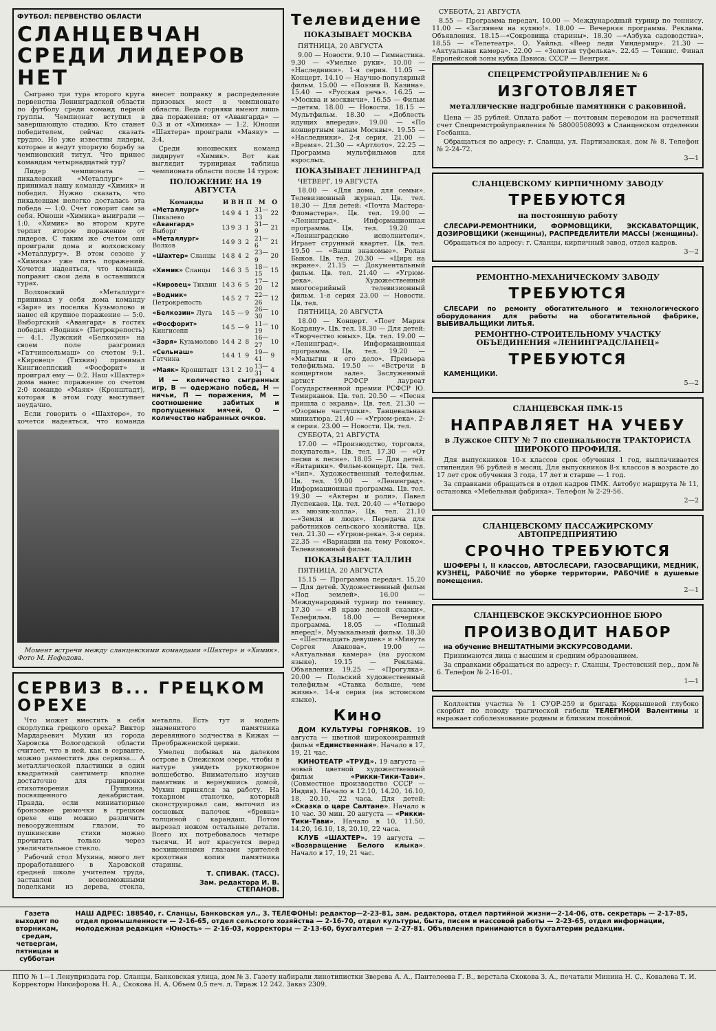ФУТБОЛ: ПЕРВЕНСТВО ОБЛАСТИ
СЛАНЦЕВЧАН СРЕДИ ЛИДЕРОВ НЕТ
Сыграно три тура второго круга первенства Ленинградской области по футболу среди команд первой группы. Чемпионат вступил в завершающую стадию. Кто станет победителем, сейчас сказать трудно. Но уже известны лидеры, которые и ведут упорную борьбу за чемпионский титул. Что принес командам четырнадцатый тур?
Лидер чемпионата — пикалевский «Металлург» — принимал нашу команду «Химик» и победил. Нужно сказать, что пикалевцам нелегко досталась эта победа — 1:0. Счет говорит сам за себя. Юноши «Химика» выиграли — 1:0. «Химик» во втором круге терпит второе поражение от лидеров. С таким же счетом они проиграли дома и волховскому «Металлургу». В этом сезоне у «Химика» уже пять поражений. Хочется надеяться, что команда поправит свои дела в оставшихся турах.
Волховский «Металлург» принимал у себя дома команду «Заря» из поселка Кузьмолово и нанес ей крупное поражение — 5:0. Выборгский «Авангард» в гостях победил «Водник» (Петрокрепость) — 4:1. Лужский «Белкозин» на своем поле разгромил «Гатчинсельмаш» со счетом 9:1. «Кировец» (Тихвин) принимал Кингисеппский «Фосфорит» и проиграл ему — 0:2. Наш «Шахтер» дома нанес поражение со счетом 2:0 команде «Маяк» (Кронштадт), которая в этом году выступает неудачно.
Если говорить о «Шахтере», то хочется надеяться, что команда внесет поправку в распределение призовых мест в чемпионате области. Ведь горняки имеют лишь два поражения: от «Авангарда» — 0:3 и от «Химика» — 1:2. Юноши «Шахтера» проиграли «Маяку» — 3:4.
Среди юношеских команд лидирует «Химик». Вот как выглядит турнирная таблица чемпионата области после 14 туров:
ПОЛОЖЕНИЕ НА 19 АВГУСТА
| Команды | И | В | Н | П | М | О |
| --- | --- | --- | --- | --- | --- | --- |
| «Металлург» Пикалево | 14 | 9 | 4 | 1 | 31—13 | 22 |
| «Авангард» Выборг | 13 | 9 | 3 | 1 | 31—9 | 21 |
| «Металлург» Волхов | 14 | 9 | 3 | 2 | 21—6 | 21 |
| «Шахтер» Сланцы | 14 | 8 | 4 | 2 | 23—9 | 20 |
| «Химик» Сланцы | 14 | 6 | 3 | 5 | 18—15 | 15 |
| «Кировец» Тихвин | 14 | 3 | 6 | 5 | 17—20 | 12 |
| «Водник» Петрокрепость | 14 | 5 | 2 | 7 | 22—26 | 12 |
| «Белкозин» Луга | 14 | 5 | — | 9 | 26—30 | 10 |
| «Фосфорит» Кингисепп | 14 | 5 | — | 9 | 11—19 | 10 |
| «Заря» Кузьмолово | 14 | 4 | 2 | 8 | 16—27 | 10 |
| «Сельмаш» Гатчина | 14 | 4 | 1 | 9 | 19—41 | 9 |
| «Маяк» Кронштадт | 13 | 1 | 2 | 10 | 13—31 | 4 |
И — количество сыгранных игр, В — одержано побед, Н — ничьи, П — поражения, М — соотношение забитых и пропущенных мячей, О — количество набранных очков.
Момент встречи между сланцевскими командами «Шахтер» и «Химик». Фото М. Нефедова.
СЕРВИЗ В... ГРЕЦКОМ ОРЕХЕ
Что может вместить в себя скорлупка грецкого ореха? Виктор Мардарьевич Мухин из города Харовска Вологодской области считает, что в ней, как в серванте, можно разместить два сервиза... А металлической пластинки в один квадратный сантиметр вполне достаточно для гравировки стихотворения Пушкина, посвященного декабристам. Правда, если миниатюрные бронзовые рюмочки в грецком орехе еще можно различить невооруженным глазом, то пушкинские стихи можно прочитать только через увеличительное стекло.
Рабочий стол Мухина, много лет проработавшего в Харовской средней школе учителем труда, заставлен всевозможными поделками из дерева, стекла, металла. Есть тут и модель знаменитого памятника деревянного зодчества в Кижах — Преображенской церкви.
Умелец побывал на далеком острове в Онежском озере, чтобы в натуре увидеть рукотворное волшебство. Внимательно изучив памятник и вернувшись домой, Мухин принялся за работу. На токарном станочке, который сконструировал сам, выточил из сосновых палочек «бревна» толщиной с карандаш. Потом вырезал ножом остальные детали. Всего их потребовалось четыре тысячи. И вот красуется перед восхищенными глазами зрителей крохотная копия памятника старины.
Т. СПИВАК. (ТАСС).
Зам. редактора И. В. СТЕПАНОВ.
Телевидение
ПОКАЗЫВАЕТ МОСКВА
ПЯТНИЦА, 20 АВГУСТА
9.00 — Новости. 9.10 — Гимнастика. 9.30 — «Умелые руки». 10.00 — «Наследники». 1-я серия. 11.05 — Концерт. 14.10 — Научно-популярный фильм. 15.00 — «Поэзия В. Казина». 15.40 — «Русская речь». 16.25 — «Москва и москвичи». 16.55 — Фильм—детям. 18.00 — Новости. 18.15 — Мультфильм. 18.30 — «Доблесть идущих впереди». 19.00 — «По концертным залам Москвы». 19.55 — «Наследники». 2-я серия. 21.00 — «Время». 21.30 — «Артлото». 22.25 — Программа мультфильмов для взрослых.
ПОКАЗЫВАЕТ ЛЕНИНГРАД
ЧЕТВЕРГ, 19 АВГУСТА
18.00 — «Для дома, для семьи». Телевизионный журнал. Цв. тел. 18.30 — Для детей: «Почта Мастера-Фломастера». Цв. тел. 19.00 — «Ленинград». Информационная программа. Цв. тел. 19.20 — «Ленинградские исполнители». Играет струнный квартет. Цв. тел. 19.50 — «Ваши знакомые». Ролан Быков. Цв. тел. 20.30 — «Цирк на экране». 21.15 — Документальный фильм. Цв. тел. 21.40 — «Угрюм-река». Художественный многосерийный телевизионный фильм. 1-я серия 23.00 — Новости. Цв. тел.
ПЯТНИЦА, 20 АВГУСТА
18.00 — Концерт. «Поет Мария Кодряну». Цв. тел. 18.30 — Для детей: «Творчество юных». Цв. тел. 19.00 — «Ленинград». Информационная программа. Цв. тел. 19.20 — «Малыгин и его дело». Премьера телефильма. 19.50 — «Встречи в концертном зале». Заслуженный артист РСФСР лауреат Государственной премии РСФСР Ю. Темирканов. Цв. тел. 20.50 — «Песня пришла с экрана». Цв. тел. 21.30 — «Озорные частушки». Танцевальная миниатюра. 21.40 — «Угрюм-река». 2-я серия. 23.00 — Новости. Цв. тел.
СУББОТА, 21 АВГУСТА
17.00 — «Производство, торговля, покупатель». Цв. тел. 17.30 — «От песни к песне». 18.05 — Для детей. «Янтарики». Фильм-концерт. Цв. тел. «Чип». Художественный телефильм. Цв. тел. 19.00 — «Ленинград». Информационная программа. Цв. тел. 19.30 — «Актеры и роли». Павел Луспекаев. Цв. тел. 20.40 — «Четверо из мюзик-холла». Цв. тел. 21.10 —«Земля и люди». Передача для работников сельского хозяйства. Цв. тел. 21.30 — «Угрюм-река». 3-я серия. 22.35 — «Вариации на тему Рококо». Телевизионный фильм.
ПОКАЗЫВАЕТ ТАЛЛИН
ПЯТНИЦА, 20 АВГУСТА
15.15 — Программа передач. 15.20 — Для детей. Художественный фильм «Под землей». 16.00 — Международный турнир по теннису. 17.30 — «В краю лесной сказки». Телефильм. 18.00 — Вечерняя программа. 18.05 — «Полный вперед!». Музыкальный фильм. 18.30 — «Шестнадцать девушек» и «Минута Сергея Авакова». 19.00 — «Актуальная камера» (на русском языке). 19.15 — Реклама. Объявления. 19.25 — «Прогулка». 20.00 — Польский художественный телефильм «Ставка больше, чем жизнь». 14-я серия (на эстонском языке).
Кино
ДОМ КУЛЬТУРЫ ГОРНЯКОВ. 19 августа — цветной широкоэкранный фильм «Единственная». Начало в 17, 19, 21 час.
КИНОТЕАТР «ТРУД». 19 августа — новый цветной художественный фильм «Рикки-Тики-Тави». (Совместное производство СССР — Индия). Начало в 12.10, 14.20, 16.10, 18, 20.10, 22 часа. Для детей: «Сказка о царе Салтане». Начало в 10 час. 30 мин. 20 августа — «Рикки-Тики-Тави». Начало в 10, 11.50, 14.20, 16.10, 18, 20.10, 22 часа.
КЛУБ «ШАХТЕР». 19 августа — «Возвращение Белого клыка». Начало в 17, 19, 21 час.
СУББОТА, 21 АВГУСТА
8.55 — Программа передач. 10.00 — Международный турнир по теннису. 11.00 — «Заглянем на кухню!». 18.00 — Вечерняя программа. Реклама. Объявления. 18.15—«Сокровища старины». 18.30 —«Азбука садоводства». 18.55 — «Телетеатр». О. Уайльд. «Веер леди Уиндермир». 21.30 — «Актуальная камера». 22.00 — «Золотая туфелька». 22.45 — Теннис. Финал Европейской зоны кубка Дэвиса: СССР — Венгрия.
СПЕЦРЕМСТРОЙУПРАВЛЕНИЕ № 6
ИЗГОТОВЛЯЕТ
металлические надгробные памятники с раковиной.
Цена — 35 рублей. Оплата работ — почтовым переводом на расчетный счет Спецремстройуправления № 58000508093 в Сланцевском отделении Госбанка.
Обращаться по адресу: г. Сланцы, ул. Партизанская, дом № 8. Телефон № 2-24-72.
3—1
СЛАНЦЕВСКОМУ КИРПИЧНОМУ ЗАВОДУ
ТРЕБУЮТСЯ
на постоянную работу
СЛЕСАРИ-РЕМОНТНИКИ, ФОРМОВЩИКИ, ЭКСКАВАТОРЩИК, ДОЗИРОВЩИКИ (женщины), РАСПРЕДЕЛИТЕЛИ МАССЫ (женщины).
Обращаться по адресу: г. Сланцы, кирпичный завод, отдел кадров.
3—2
РЕМОНТНО-МЕХАНИЧЕСКОМУ ЗАВОДУ
ТРЕБУЮТСЯ
СЛЕСАРИ по ремонту обогатительного и технологического оборудования для работы на обогатительной фабрике, ВЫБИВАЛЬЩИКИ ЛИТЬЯ.
РЕМОНТНО-СТРОИТЕЛЬНОМУ УЧАСТКУ ОБЪЕДИНЕНИЯ «ЛЕНИНГРАДСЛАНЕЦ»
ТРЕБУЮТСЯ
КАМЕНЩИКИ.
5—2
СЛАНЦЕВСКАЯ ПМК-15
НАПРАВЛЯЕТ НА УЧЕБУ
в Лужское СПТУ № 7 по специальности ТРАКТОРИСТА ШИРОКОГО ПРОФИЛЯ.
Для выпускников 10-х классов срок обучения 1 год, выплачивается стипендия 96 рублей в месяц. Для выпускников 8-х классов в возрасте до 17 лет срок обучения 3 года, 17 лет и старше — 1 год.
За справками обращаться в отдел кадров ПМК. Автобус маршрута № 11, остановка «Мебельная фабрика». Телефон № 2-29-56.
2—2
СЛАНЦЕВСКОМУ ПАССАЖИРСКОМУ АВТОПРЕДПРИЯТИЮ
СРОЧНО ТРЕБУЮТСЯ
ШОФЕРЫ I, II классов, АВТОСЛЕСАРИ, ГАЗОСВАРЩИКИ, МЕДНИК, КУЗНЕЦ, РАБОЧИЕ по уборке территории, РАБОЧИЕ в душевые помещения.
2—1
СЛАНЦЕВСКОЕ ЭКСКУРСИОННОЕ БЮРО
ПРОИЗВОДИТ НАБОР
на обучение ВНЕШТАТНЫМИ ЭКСКУРСОВОДАМИ.
Принимаются лица с высшим и средним образованием.
За справками обращаться по адресу: г. Сланцы, Трестовский пер., дом № 6. Телефон № 2-16-01.
1—1
Коллектив участка № 1 СУОР-259 и бригада Корнышевой глубоко скорбит по поводу трагической гибели ТЕЛЕГИНОЙ Валентины и выражает соболезнование родным и близким покойной.
Газета выходит по вторникам, средам, четвергам, пятницам и субботам
НАШ АДРЕС: 188540, г. Сланцы, Банковская ул., 3. ТЕЛЕФОНЫ: редактор—2-23-81, зам. редактора, отдел партийной жизни—2-14-06, отв. секретарь — 2-17-85, отдел промышленности — 2-16-65, отдел сельского хозяйства — 2-16-70, отдел культуры, быта, писем и массовой работы — 2-23-65, отдел информации, молодежная редакция «Юность» — 2-16-03, корректоры — 2-13-60, бухгалтерия — 2-27-81. Объявления принимаются в бухгалтерии редакции.
ППО № 1—1 Ленуприздата гор. Сланцы, Банковская улица, дом № 3. Газету набирали линотипистки Зверева А. А., Пантелеева Г. В., верстала Скокова З. А., печатали Минина Н. С., Ковалева Т. И. Корректоры Никифорова Н. А., Скокова Н. А. Объем 0,5 печ. л. Тираж 12 242. Заказ 2309.